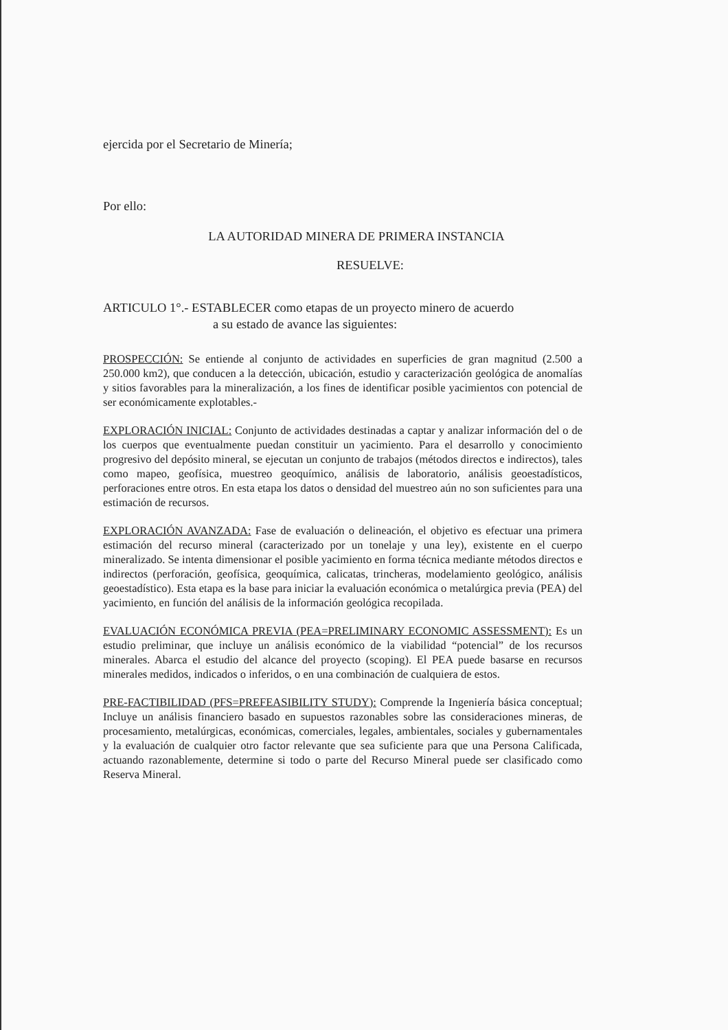ejercida por el Secretario de Minería;
Por ello:
LA AUTORIDAD MINERA DE PRIMERA INSTANCIA
RESUELVE:
ARTICULO 1°.- ESTABLECER como etapas de un proyecto minero de acuerdo
a su estado de avance las siguientes:
PROSPECCIÓN: Se entiende al conjunto de actividades en superficies de gran magnitud (2.500 a 250.000 km2), que conducen a la detección, ubicación, estudio y caracterización geológica de anomalías y sitios favorables para la mineralización, a los fines de identificar posible yacimientos con potencial de ser económicamente explotables.-
EXPLORACIÓN INICIAL: Conjunto de actividades destinadas a captar y analizar información del o de los cuerpos que eventualmente puedan constituir un yacimiento. Para el desarrollo y conocimiento progresivo del depósito mineral, se ejecutan un conjunto de trabajos (métodos directos e indirectos), tales como mapeo, geofísica, muestreo geoquímico, análisis de laboratorio, análisis geoestadísticos, perforaciones entre otros. En esta etapa los datos o densidad del muestreo aún no son suficientes para una estimación de recursos.
EXPLORACIÓN AVANZADA: Fase de evaluación o delineación, el objetivo es efectuar una primera estimación del recurso mineral (caracterizado por un tonelaje y una ley), existente en el cuerpo mineralizado. Se intenta dimensionar el posible yacimiento en forma técnica mediante métodos directos e indirectos (perforación, geofísica, geoquímica, calicatas, trincheras, modelamiento geológico, análisis geoestadístico). Esta etapa es la base para iniciar la evaluación económica o metalúrgica previa (PEA) del yacimiento, en función del análisis de la información geológica recopilada.
EVALUACIÓN ECONÓMICA PREVIA (PEA=PRELIMINARY ECONOMIC ASSESSMENT): Es un estudio preliminar, que incluye un análisis económico de la viabilidad “potencial” de los recursos minerales. Abarca el estudio del alcance del proyecto (scoping). El PEA puede basarse en recursos minerales medidos, indicados o inferidos, o en una combinación de cualquiera de estos.
PRE-FACTIBILIDAD (PFS=PREFEASIBILITY STUDY): Comprende la Ingeniería básica conceptual; Incluye un análisis financiero basado en supuestos razonables sobre las consideraciones mineras, de procesamiento, metalúrgicas, económicas, comerciales, legales, ambientales, sociales y gubernamentales y la evaluación de cualquier otro factor relevante que sea suficiente para que una Persona Calificada, actuando razonablemente, determine si todo o parte del Recurso Mineral puede ser clasificado como Reserva Mineral.